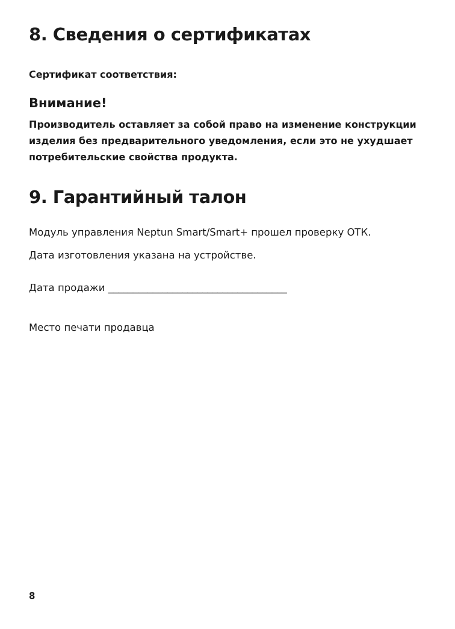8. Сведения о сертификатах
Сертификат соответствия:
Внимание!
Производитель оставляет за собой право на изменение конструкции изделия без предварительного уведомления, если это не ухудшает потребительские свойства продукта.
9. Гарантийный талон
Модуль управления Neptun Smart/Smart+ прошел проверку ОТК.
Дата изготовления указана на устройстве.
Дата продажи ____________________________________
Место печати продавца
8